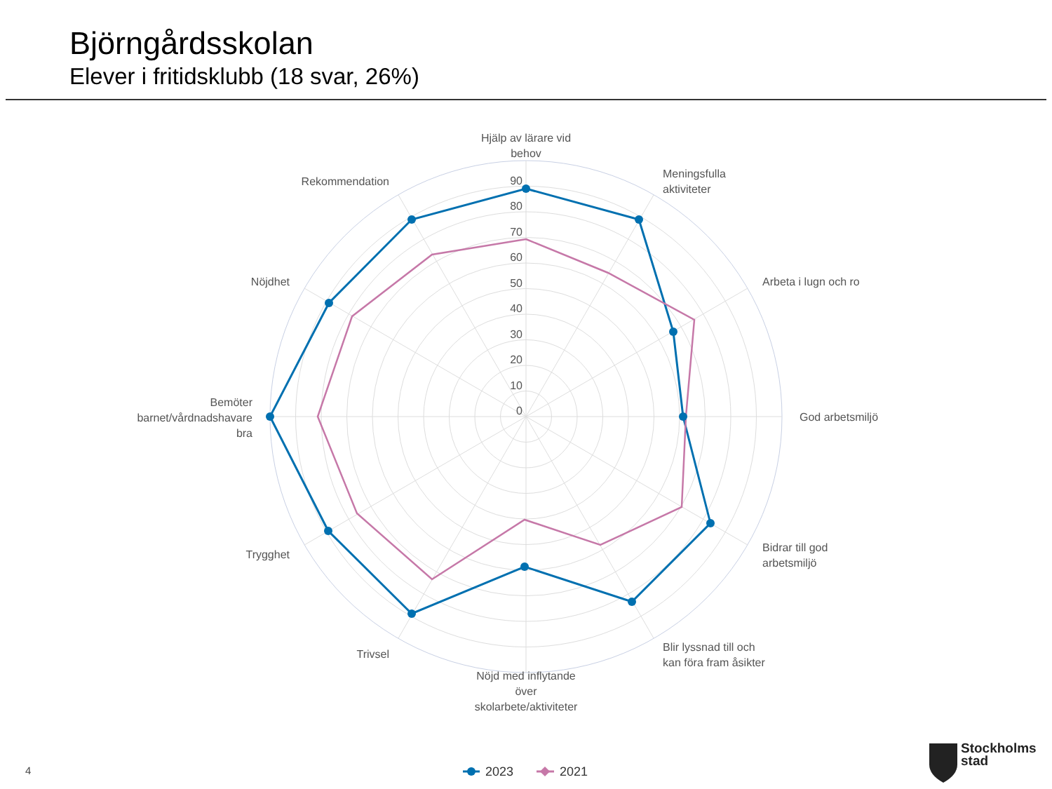Björngårdsskolan
Elever i fritidsklubb (18 svar, 26%)
90
80
70
60
50
40
30
20
10
0
Hjälp av lärare vid
behov
Meningsfulla
aktiviteter
Arbeta i lugn och ro
God arbetsmiljö
Bidrar till god
arbetsmiljö
Blir lyssnad till och
kan föra fram åsikter
Nöjd med inflytande
över
skolarbete/aktiviteter
Trivsel
Trygghet
Bemöter
barnet/vårdnadshavare
bra
Nöjdhet
Rekommendation
2023
2021
4
Stockholms
stad